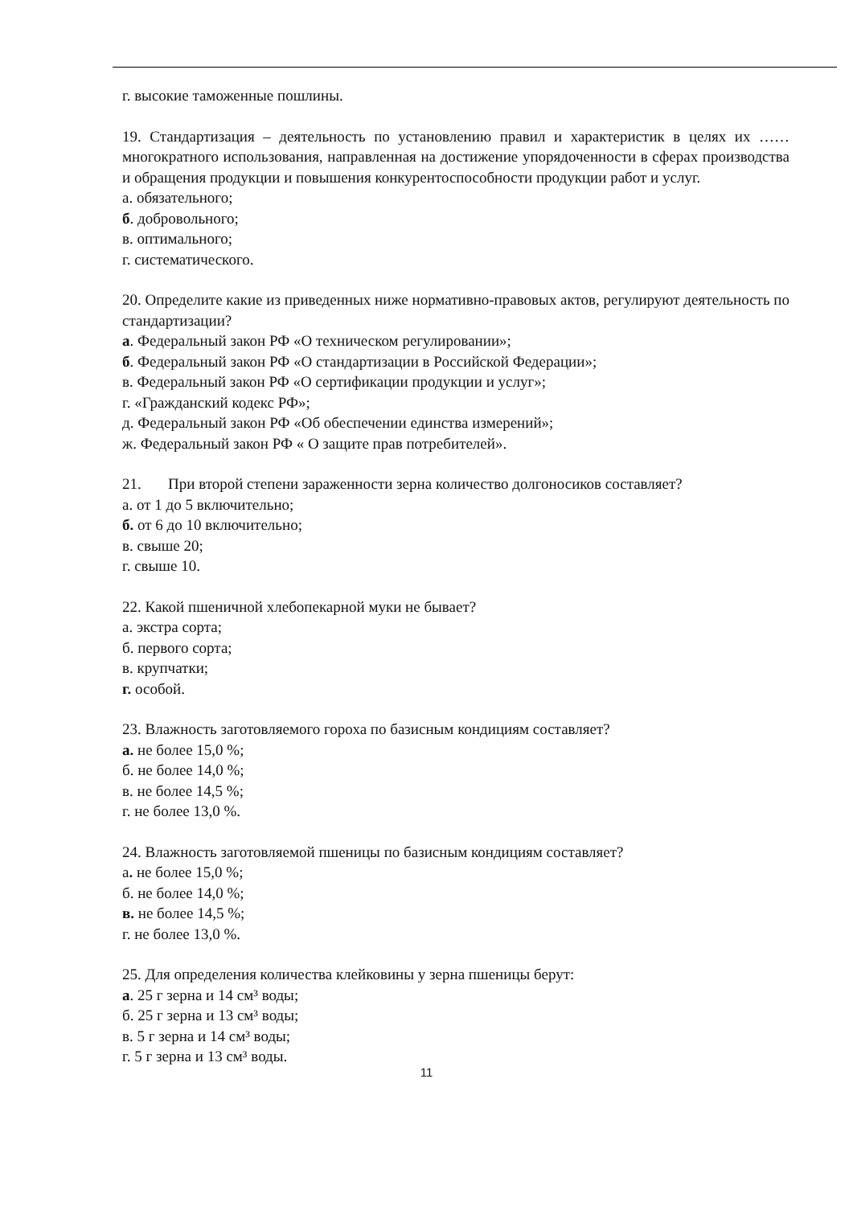г. высокие таможенные пошлины.
19. Стандартизация – деятельность по установлению правил и характеристик в целях их ……многократного использования, направленная на достижение упорядоченности в сферах производства и обращения продукции и повышения конкурентоспособности продукции работ и услуг.
а. обязательного;
б. добровольного;
в. оптимального;
г. систематического.
20. Определите какие из приведенных ниже нормативно-правовых актов, регулируют деятельность по стандартизации?
а. Федеральный закон РФ «О техническом регулировании»;
б. Федеральный закон РФ «О стандартизации в Российской Федерации»;
в. Федеральный закон РФ «О сертификации продукции и услуг»;
г. «Гражданский кодекс РФ»;
д. Федеральный закон РФ «Об обеспечении единства измерений»;
ж. Федеральный закон РФ « О защите прав потребителей».
21. При второй степени зараженности зерна количество долгоносиков составляет?
а. от 1 до 5 включительно;
б. от 6 до 10 включительно;
в. свыше 20;
г. свыше 10.
22. Какой пшеничной хлебопекарной муки не бывает?
а. экстра сорта;
б. первого сорта;
в. крупчатки;
г. особой.
23. Влажность заготовляемого гороха по базисным кондициям составляет?
а. не более 15,0 %;
б. не более 14,0 %;
в. не более 14,5 %;
г. не более 13,0 %.
24. Влажность заготовляемой пшеницы по базисным кондициям составляет?
а. не более 15,0 %;
б. не более 14,0 %;
в. не более 14,5 %;
г. не более 13,0 %.
25. Для определения количества клейковины у зерна пшеницы берут:
а. 25 г зерна и 14 см³ воды;
б. 25 г зерна и 13 см³ воды;
в. 5 г зерна и 14 см³ воды;
г. 5 г зерна и 13 см³ воды.
11